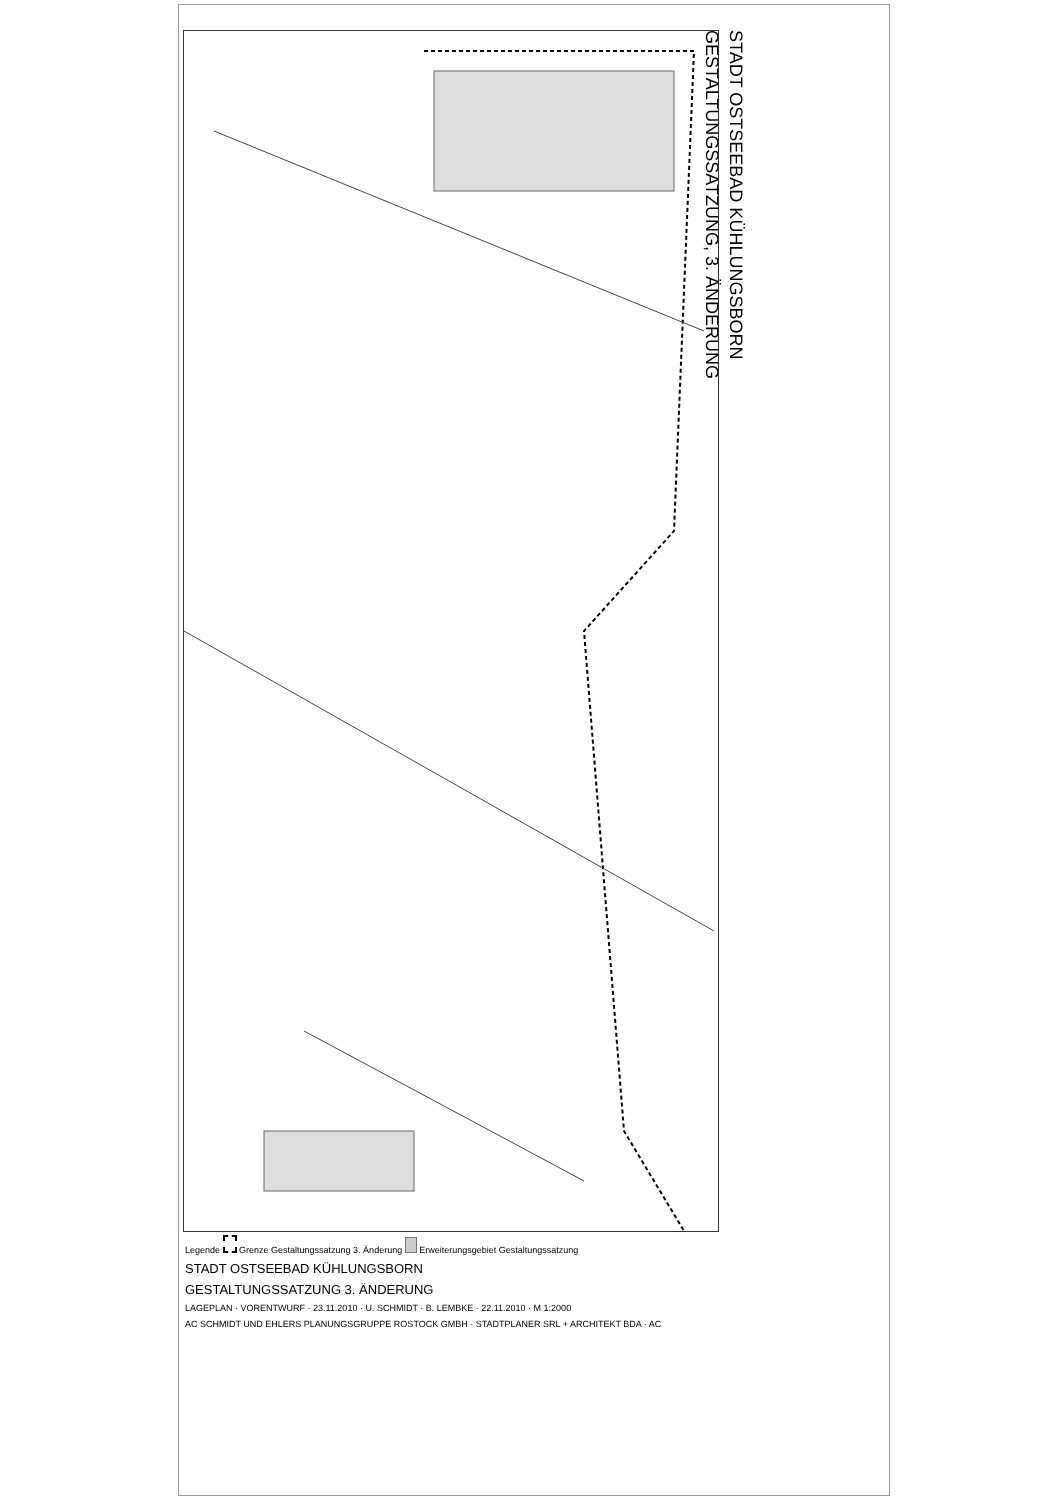STADT OSTSEEBAD KÜHLUNGSBORN
GESTALTUNGSSATZUNG, 3. ÄNDERUNG
Legende Grenze Gestaltungssatzung 3. Änderung Erweiterungsgebiet Gestaltungssatzung
STADT OSTSEEBAD KÜHLUNGSBORN
GESTALTUNGSSATZUNG 3. ÄNDERUNG
LAGEPLAN · VORENTWURF · 23.11.2010 · U. SCHMIDT · B. LEMBKE · 22.11.2010 · M 1:2000
AC SCHMIDT UND EHLERS PLANUNGSGRUPPE ROSTOCK GMBH · STADTPLANER SRL + ARCHITEKT BDA · AC